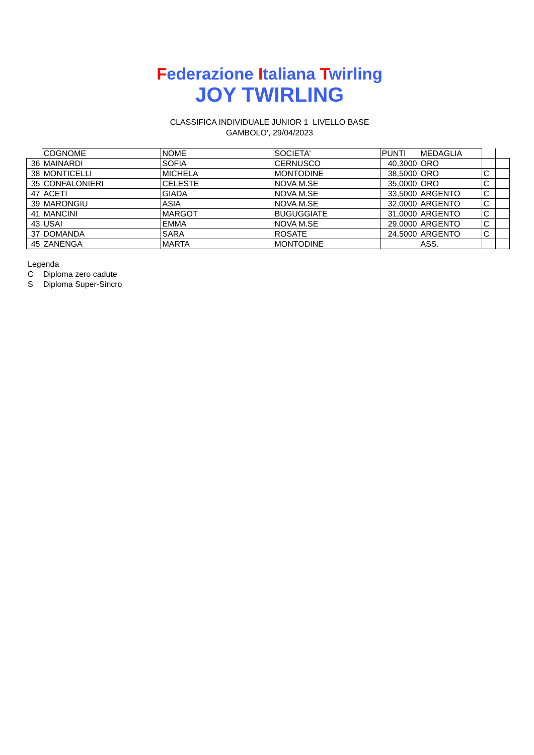Federazione Italiana Twirling
JOY TWIRLING
CLASSIFICA INDIVIDUALE JUNIOR 1 LIVELLO BASE
GAMBOLO', 29/04/2023
| | COGNOME | NOME | SOCIETA' | PUNTI | MEDAGLIA | | |
| 36 | MAINARDI | SOFIA | CERNUSCO | 40,3000 | ORO | | |
| 38 | MONTICELLI | MICHELA | MONTODINE | 38,5000 | ORO | C | |
| 35 | CONFALONIERI | CELESTE | NOVA M.SE | 35,0000 | ORO | C | |
| 47 | ACETI | GIADA | NOVA M.SE | 33,5000 | ARGENTO | C | |
| 39 | MARONGIU | ASIA | NOVA M.SE | 32,0000 | ARGENTO | C | |
| 41 | MANCINI | MARGOT | BUGUGGIATE | 31,0000 | ARGENTO | C | |
| 43 | USAI | EMMA | NOVA M.SE | 29,0000 | ARGENTO | C | |
| 37 | DOMANDA | SARA | ROSATE | 24,5000 | ARGENTO | C | |
| 45 | ZANENGA | MARTA | MONTODINE | | ASS. | | |
Legenda
C Diploma zero cadute
S Diploma Super-Sincro